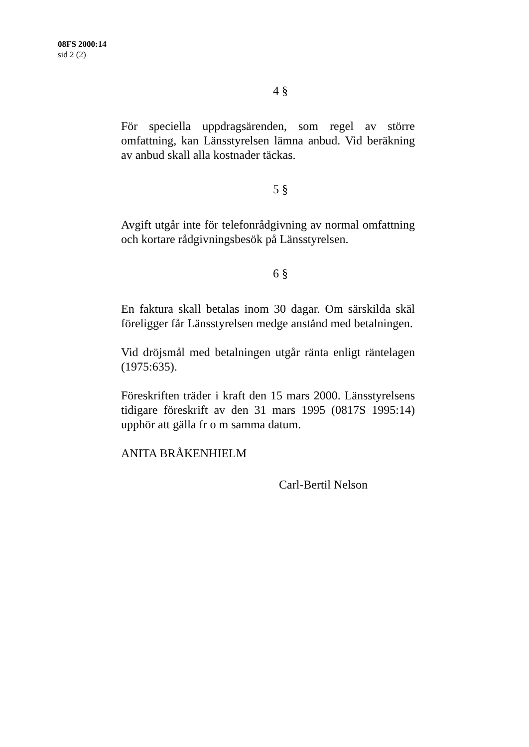08FS 2000:14
sid 2 (2)
4 §
För speciella uppdragsärenden, som regel av större omfattning, kan Länsstyrelsen lämna anbud. Vid beräkning av anbud skall alla kostnader täckas.
5 §
Avgift utgår inte för telefonrådgivning av normal omfattning och kortare rådgivningsbesök på Länsstyrelsen.
6 §
En faktura skall betalas inom 30 dagar. Om särskilda skäl föreligger får Länsstyrelsen medge anstånd med betalningen.
Vid dröjsmål med betalningen utgår ränta enligt räntelagen (1975:635).
Föreskriften träder i kraft den 15 mars 2000. Länsstyrelsens tidigare föreskrift av den 31 mars 1995 (0817S 1995:14) upphör att gälla fr o m samma datum.
ANITA BRÅKENHIELM
Carl-Bertil Nelson